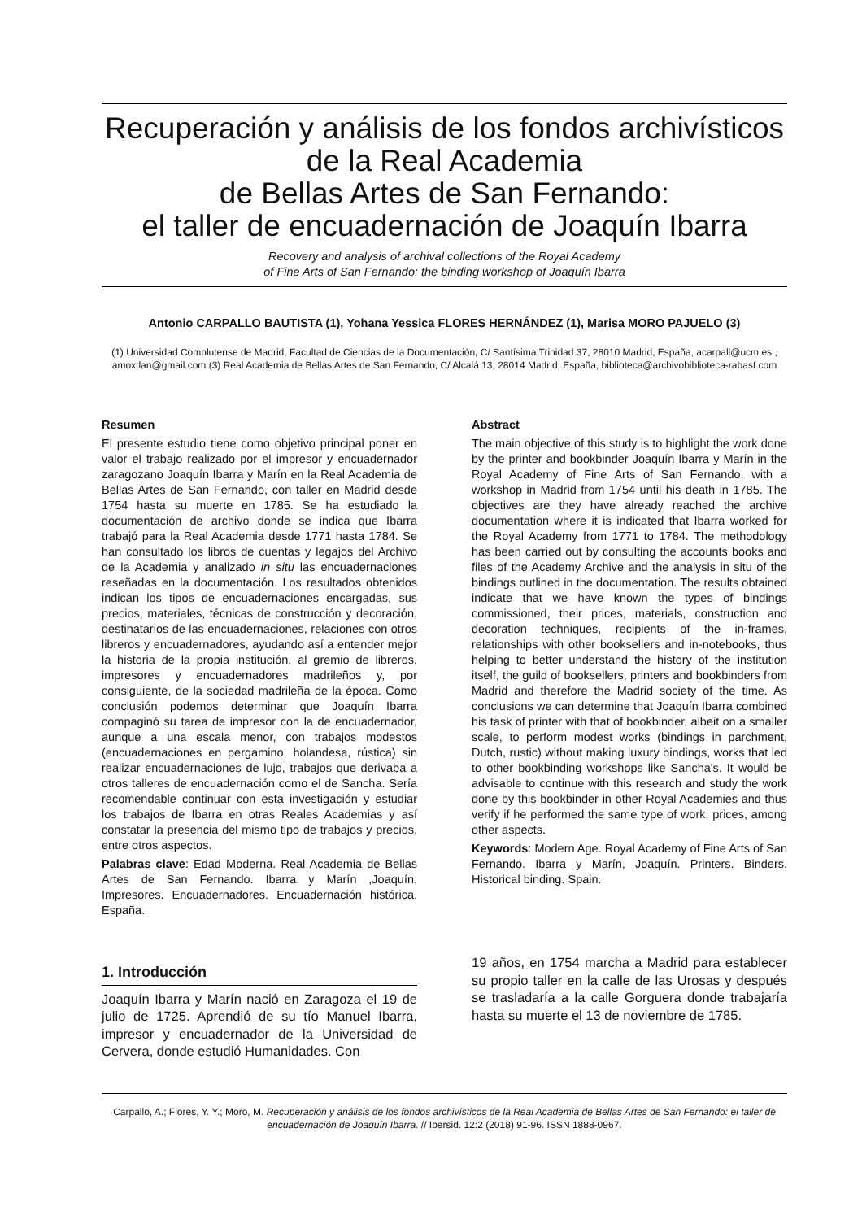Recuperación y análisis de los fondos archivísticos de la Real Academia
de Bellas Artes de San Fernando:
el taller de encuadernación de Joaquín Ibarra
Recovery and analysis of archival collections of the Royal Academy
of Fine Arts of San Fernando: the binding workshop of Joaquín Ibarra
Antonio CARPALLO BAUTISTA (1), Yohana Yessica FLORES HERNÁNDEZ (1), Marisa MORO PAJUELO (3)
(1) Universidad Complutense de Madrid, Facultad de Ciencias de la Documentación, C/ Santísima Trinidad 37, 28010 Madrid, España, acarpall@ucm.es , amoxtlan@gmail.com (3) Real Academia de Bellas Artes de San Fernando, C/ Alcalá 13, 28014 Madrid, España, biblioteca@archivobiblioteca-rabasf.com
Resumen
El presente estudio tiene como objetivo principal poner en valor el trabajo realizado por el impresor y encuadernador zaragozano Joaquín Ibarra y Marín en la Real Academia de Bellas Artes de San Fernando, con taller en Madrid desde 1754 hasta su muerte en 1785. Se ha estudiado la documentación de archivo donde se indica que Ibarra trabajó para la Real Academia desde 1771 hasta 1784. Se han consultado los libros de cuentas y legajos del Archivo de la Academia y analizado in situ las encuadernaciones reseñadas en la documentación. Los resultados obtenidos indican los tipos de encuadernaciones encargadas, sus precios, materiales, técnicas de construcción y decoración, destinatarios de las encuadernaciones, relaciones con otros libreros y encuadernadores, ayudando así a entender mejor la historia de la propia institución, al gremio de libreros, impresores y encuadernadores madrileños y, por consiguiente, de la sociedad madrileña de la época. Como conclusión podemos determinar que Joaquín Ibarra compaginó su tarea de impresor con la de encuadernador, aunque a una escala menor, con trabajos modestos (encuadernaciones en pergamino, holandesa, rústica) sin realizar encuadernaciones de lujo, trabajos que derivaba a otros talleres de encuadernación como el de Sancha. Sería recomendable continuar con esta investigación y estudiar los trabajos de Ibarra en otras Reales Academias y así constatar la presencia del mismo tipo de trabajos y precios, entre otros aspectos.
Palabras clave: Edad Moderna. Real Academia de Bellas Artes de San Fernando. Ibarra y Marín ,Joaquín. Impresores. Encuadernadores. Encuadernación histórica. España.
Abstract
The main objective of this study is to highlight the work done by the printer and bookbinder Joaquín Ibarra y Marín in the Royal Academy of Fine Arts of San Fernando, with a workshop in Madrid from 1754 until his death in 1785. The objectives are they have already reached the archive documentation where it is indicated that Ibarra worked for the Royal Academy from 1771 to 1784. The methodology has been carried out by consulting the accounts books and files of the Academy Archive and the analysis in situ of the bindings outlined in the documentation. The results obtained indicate that we have known the types of bindings commissioned, their prices, materials, construction and decoration techniques, recipients of the in-frames, relationships with other booksellers and in-notebooks, thus helping to better understand the history of the institution itself, the guild of booksellers, printers and bookbinders from Madrid and therefore the Madrid society of the time. As conclusions we can determine that Joaquín Ibarra combined his task of printer with that of bookbinder, albeit on a smaller scale, to perform modest works (bindings in parchment, Dutch, rustic) without making luxury bindings, works that led to other bookbinding workshops like Sancha's. It would be advisable to continue with this research and study the work done by this bookbinder in other Royal Academies and thus verify if he performed the same type of work, prices, among other aspects.
Keywords: Modern Age. Royal Academy of Fine Arts of San Fernando. Ibarra y Marín, Joaquín. Printers. Binders. Historical binding. Spain.
1. Introducción
Joaquín Ibarra y Marín nació en Zaragoza el 19 de julio de 1725. Aprendió de su tío Manuel Ibarra, impresor y encuadernador de la Universidad de Cervera, donde estudió Humanidades. Con
19 años, en 1754 marcha a Madrid para establecer su propio taller en la calle de las Urosas y después se trasladaría a la calle Gorguera donde trabajaría hasta su muerte el 13 de noviembre de 1785.
Carpallo, A.; Flores, Y. Y.; Moro, M. Recuperación y análisis de los fondos archivísticos de la Real Academia de Bellas Artes de San Fernando: el taller de encuadernación de Joaquín Ibarra. // Ibersid. 12:2 (2018) 91-96. ISSN 1888-0967.